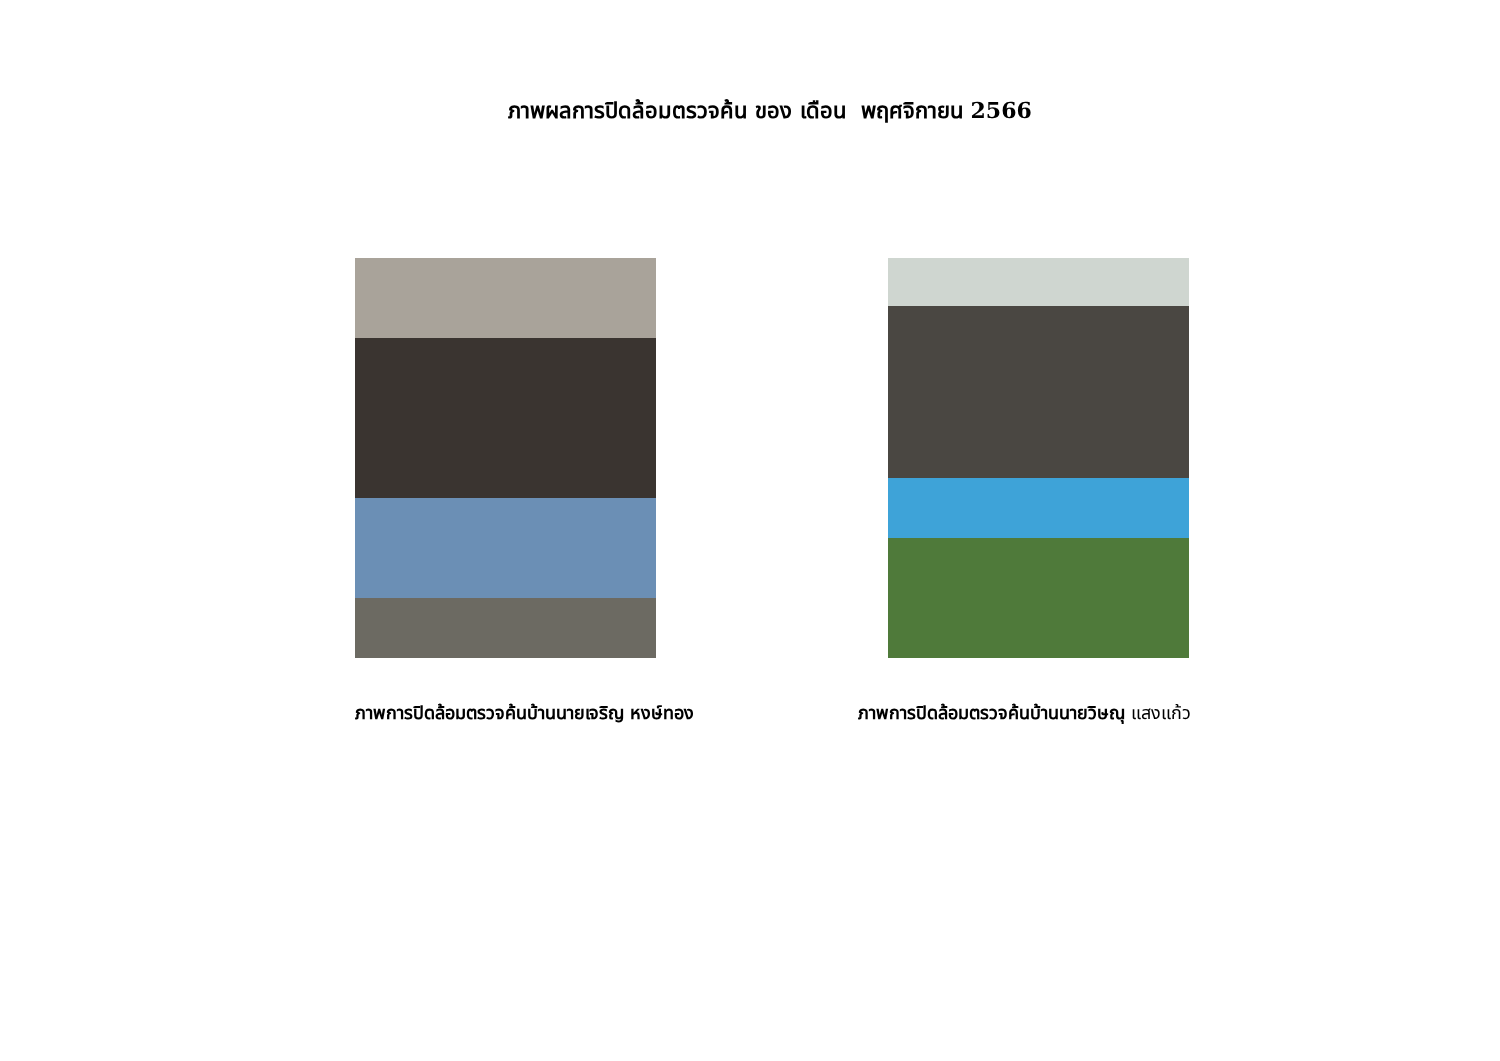ภาพผลการปิดล้อมตรวจค้น ของ เดือน พฤศจิกายน 2566
ภาพการปิดล้อมตรวจค้นบ้านนายเจริญ หงษ์ทอง ภาพการปิดล้อมตรวจค้นบ้านนายวิษณุ แสงแก้ว